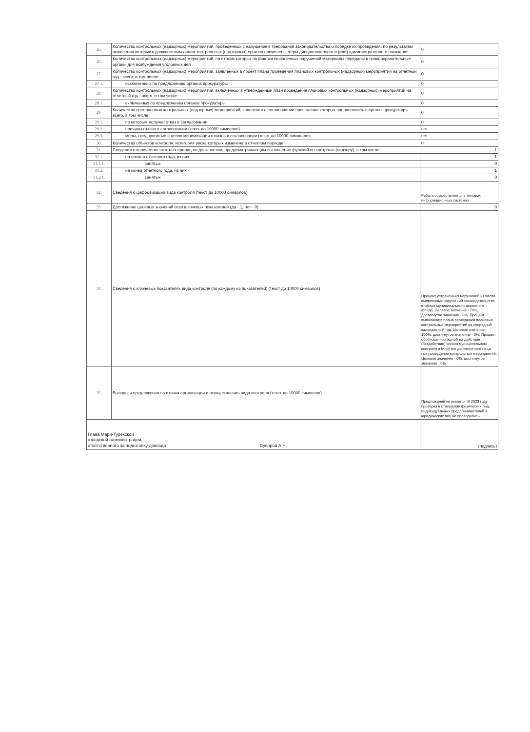| 25. | Количество контрольных (надзорных) мероприятий, проведенных с нарушением требований законодательства о порядке их проведения, по результатам выявления которых к должностным лицам контрольных (надзорных) органов применены меры дисциплинарного и (или) административного наказания | 0 |
| 26. | Количество контрольных (надзорных) мероприятий, по итогам которых по фактам выявленных нарушений материалы переданы в правоохранительные органы для возбуждения уголовных дел | 0 |
| 27. | Количество контрольных (надзорных) мероприятий, заявленных в проект плана проведения плановых контрольных (надзорных) мероприятий на отчетный год - всего, в том числе: | 0 |
| 27.1. | исключенных по предложению органов прокуратуры | 0 |
| 28. | Количество контрольных (надзорных) мероприятий, включенных в утвержденный план проведения плановых контрольных (надзорных) мероприятий на отчетный год - всего, в том числе | 0 |
| 28.1. | включенных по предложению органов прокуратуры | 0 |
| 29. | Количество внеплановых контрольных (надзорных) мероприятий, заявления о согласовании проведения которых направлялись в органы прокуратуры - всего, в том числе: | 0 |
| 29.1. | по которым получен отказ в согласовании | 0 |
| 29.2. | причины отказа в согласовании (текст до 10000 символов) | нет |
| 29.3. | меры, предпринятые в целях минимизации отказов в согласовании (текст до 10000 символов) | нет |
| 30. | Количество объектов контроля, категория риска которых изменена в отчетном периоде | 0 |
| 31. | Сведения о количестве штатных единиц по должностям, предусматривающим выполнение функций по контролю (надзору), в том числе: | 1 |
| 31.1. | на начало отчетного года, из них: | 1 |
| 31.1.1. | занятых | 0 |
| 31.2. | на конец отчетного года, из них: | 1 |
| 31.2.1. | занятых | 0 |
| 32. | Сведения о цифровизации вида контроля (текст до 10000 символов) | Работа осуществляется в типовых информационных системах |
| 33. | Достижение целевых значений всех ключевых показателей (да - 1; нет - 0) | 0 |
| 34. | Сведения о ключевых показателях вида контроля (по каждому из показателей) (текст до 10000 символов) | Процент устраненных нарушений из числа выявленных нарушений законодательства в сфере муниципального дорожного фонда. Целевое значение - 70%, достигнутое значение - 0%. Процент выполнения плана проведения плановых контрольных мероприятий на очередной календарный год. Целевое значение - 100%, достигнутое значение - 0%. Процент обоснованных жалоб на действия (бездействие) органа муниципального контроля и (или) его должностного лица при проведении контрольных мероприятий. Целевое значение - 0%, достигнутое значение - 0% |
| 35. | Выводы и предложения по итогам организации и осуществления вида контроля (текст до 10000 символов) | Предложений не имеется. В 2023 году проверки в отношении физических лиц, индивидуальных предпринимателей и юридических лиц не проводились |
| Глава Мари-Турекской городской администрации, ответственного за подготовку доклада Суворов А Н. | | (подпись) |